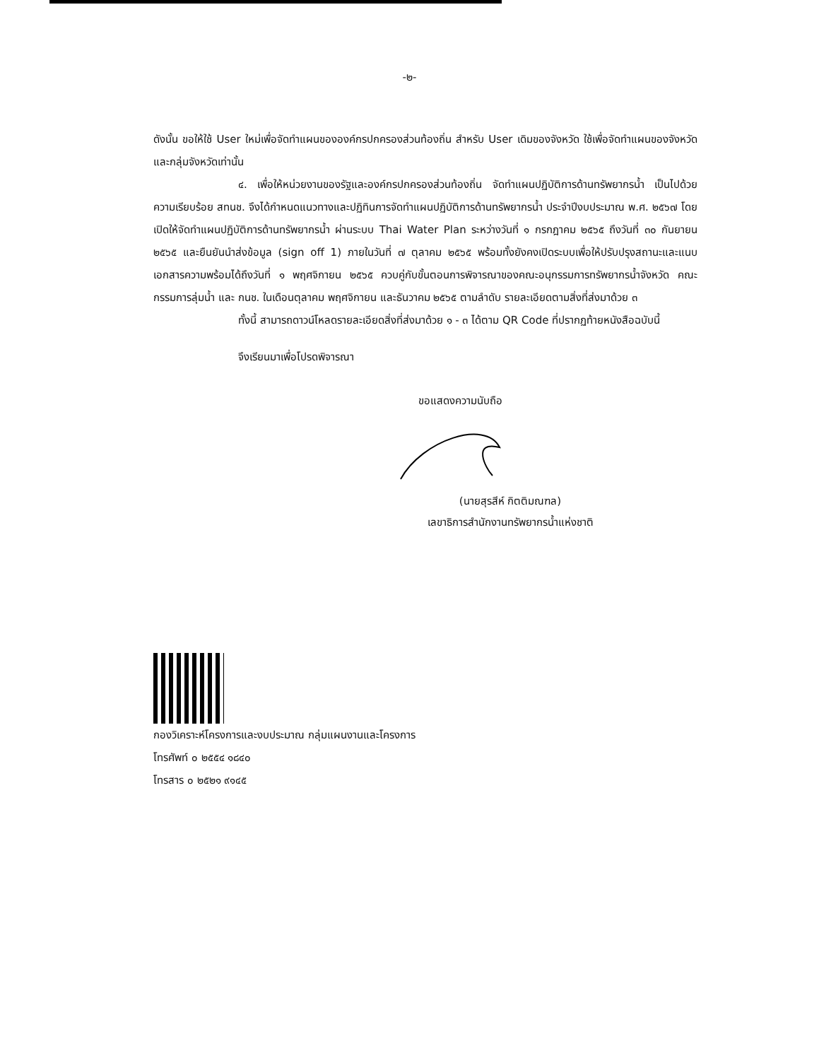-๒-
ดังนั้น ขอให้ใช้ User ใหม่เพื่อจัดทำแผนขององค์กรปกครองส่วนท้องถิ่น สำหรับ User เดิมของจังหวัด ใช้เพื่อจัดทำแผนของจังหวัดและกลุ่มจังหวัดเท่านั้น
๔. เพื่อให้หน่วยงานของรัฐและองค์กรปกครองส่วนท้องถิ่น จัดทำแผนปฏิบัติการด้านทรัพยากรน้ำ เป็นไปด้วยความเรียบร้อย สทนช. จึงได้กำหนดแนวทางและปฏิทินการจัดทำแผนปฏิบัติการด้านทรัพยากรน้ำ ประจำปีงบประมาณ พ.ศ. ๒๕๖๗ โดยเปิดให้จัดทำแผนปฏิบัติการด้านทรัพยากรน้ำ ผ่านระบบ Thai Water Plan ระหว่างวันที่ ๑ กรกฎาคม ๒๕๖๕ ถึงวันที่ ๓๐ กันยายน ๒๕๖๕ และยืนยันนำส่งข้อมูล (sign off 1) ภายในวันที่ ๗ ตุลาคม ๒๕๖๕ พร้อมทั้งยังคงเปิดระบบเพื่อให้ปรับปรุงสถานะและแนบเอกสารความพร้อมได้ถึงวันที่ ๑ พฤศจิกายน ๒๕๖๕ ควบคู่กับขั้นตอนการพิจารณาของคณะอนุกรรมการทรัพยากรน้ำจังหวัด คณะกรรมการลุ่มน้ำ และ กนช. ในเดือนตุลาคม พฤศจิกายน และธันวาคม ๒๕๖๕ ตามลำดับ รายละเอียดตามสิ่งที่ส่งมาด้วย ๓
ทั้งนี้ สามารถดาวน์โหลดรายละเอียดสิ่งที่ส่งมาด้วย ๑ - ๓ ได้ตาม QR Code ที่ปรากฏท้ายหนังสือฉบับนี้
จึงเรียนมาเพื่อโปรดพิจารณา
ขอแสดงความนับถือ
(นายสุรสีห์ กิตติมณฑล)
เลขาธิการสำนักงานทรัพยากรน้ำแห่งชาติ
กองวิเคราะห์โครงการและงบประมาณ กลุ่มแผนงานและโครงการ
โทรศัพท์ ๐ ๒๕๕๔ ๑๘๔๐
โทรสาร ๐ ๒๕๒๑ ๙๑๔๕